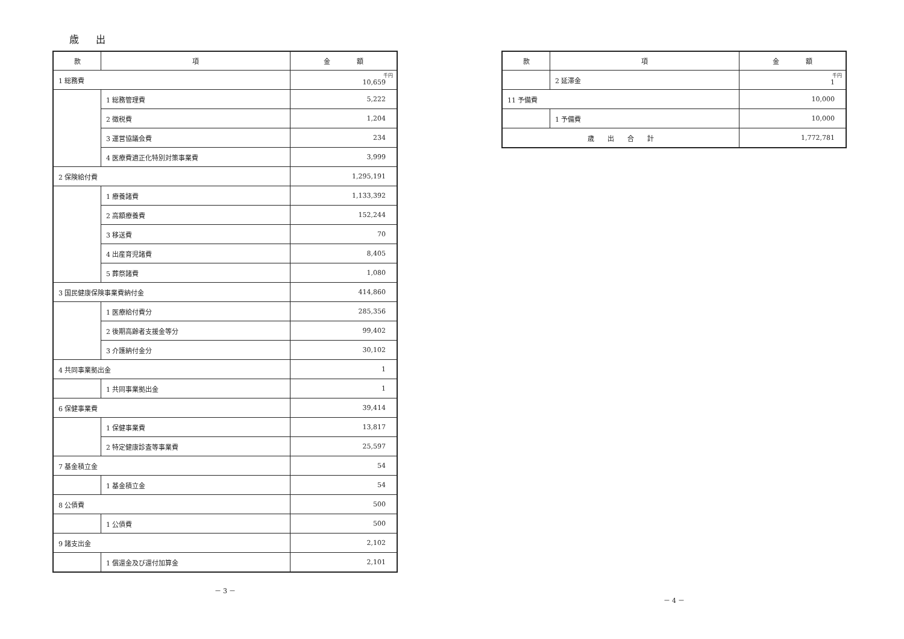歳出
| 款 | 項 | 金 額 |
| --- | --- | --- |
| 1 総務費 | | 千円 10,659 |
| | 1 総務管理費 | 5,222 |
| | 2 徴税費 | 1,204 |
| | 3 運営協議会費 | 234 |
| | 4 医療費適正化特別対策事業費 | 3,999 |
| 2 保険給付費 | | 1,295,191 |
| | 1 療養諸費 | 1,133,392 |
| | 2 高額療養費 | 152,244 |
| | 3 移送費 | 70 |
| | 4 出産育児諸費 | 8,405 |
| | 5 葬祭諸費 | 1,080 |
| 3 国民健康保険事業費納付金 | | 414,860 |
| | 1 医療給付費分 | 285,356 |
| | 2 後期高齢者支援金等分 | 99,402 |
| | 3 介護納付金分 | 30,102 |
| 4 共同事業拠出金 | | 1 |
| | 1 共同事業拠出金 | 1 |
| 6 保健事業費 | | 39,414 |
| | 1 保健事業費 | 13,817 |
| | 2 特定健康診査等事業費 | 25,597 |
| 7 基金積立金 | | 54 |
| | 1 基金積立金 | 54 |
| 8 公債費 | | 500 |
| | 1 公債費 | 500 |
| 9 諸支出金 | | 2,102 |
| | 1 償還金及び還付加算金 | 2,101 |
－ 3 －
| 款 | 項 | 金 額 |
| --- | --- | --- |
| | 2 延滞金 | 千円 1 |
| 11 予備費 | | 10,000 |
| | 1 予備費 | 10,000 |
| 歳 出 合 計 | | 1,772,781 |
－ 4 －